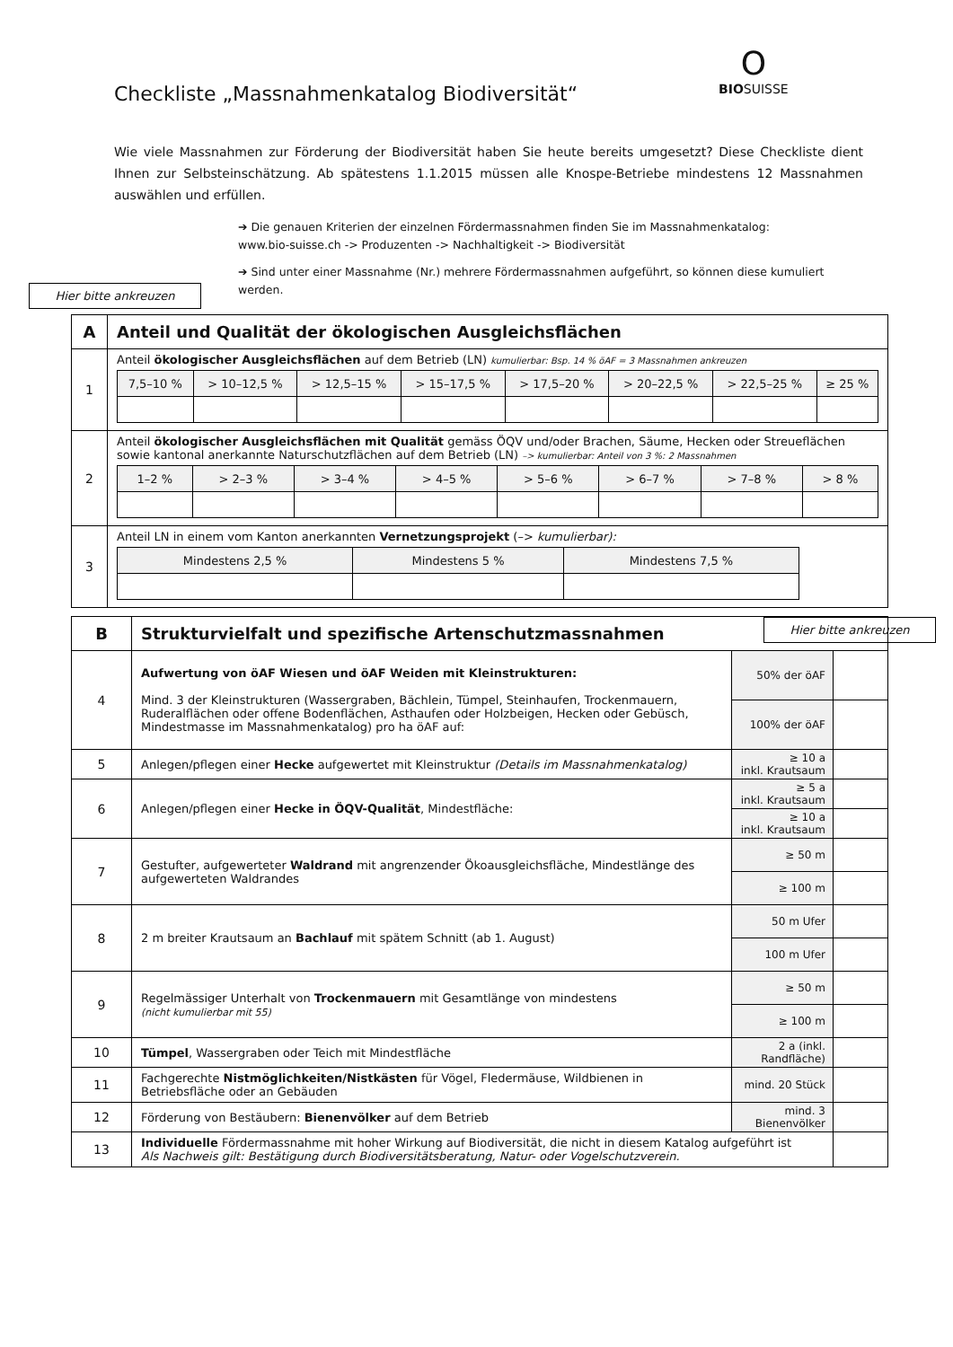O
BIOSUISSE
Checkliste „Massnahmenkatalog Biodiversität“
Wie viele Massnahmen zur Förderung der Biodiversität haben Sie heute bereits umgesetzt? Diese Checkliste dient Ihnen zur Selbsteinschätzung. Ab spätestens 1.1.2015 müssen alle Knospe-Betriebe mindestens 12 Massnahmen auswählen und erfüllen.
➔ Die genauen Kriterien der einzelnen Fördermassnahmen finden Sie im Massnahmenkatalog:
www.bio-suisse.ch -> Produzenten -> Nachhaltigkeit -> Biodiversität
➔ Sind unter einer Massnahme (Nr.) mehrere Fördermassnahmen aufgeführt, so können diese kumuliert werden.
Hier bitte ankreuzen
| A | Anteil und Qualität der ökologischen Ausgleichsflächen |
| 1 | Anteil ökologischer Ausgleichsflächen auf dem Betrieb (LN) kumulierbar: Bsp. 14 % öAF = 3 Massnahmen ankreuzen / 7,5–10 % / > 10–12,5 % / > 12,5–15 % / > 15–17,5 % / > 17,5–20 % / > 20–22,5 % / > 22,5–25 % / ≥ 25 % / |
| 2 | Anteil ökologischer Ausgleichsflächen mit Qualität gemäss ÖQV und/oder Brachen, Säume, Hecken oder Streueflächen sowie kantonal anerkannte Naturschutzflächen auf dem Betrieb (LN) –> kumulierbar: Anteil von 3 %: 2 Massnahmen / 1–2 % / > 2–3 % / > 3–4 % / > 4–5 % / > 5–6 % / > 6–7 % / > 7–8 % / > 8 % / |
| 3 | Anteil LN in einem vom Kanton anerkannten Vernetzungsprojekt (–> kumulierbar): / Mindestens 2,5 % / Mindestens 5 % / Mindestens 7,5 % / |
Hier bitte ankreuzen
| B | Strukturvielfalt und spezifische Artenschutzmassnahmen | | |
| 4 | Aufwertung von öAF Wiesen und öAF Weiden mit Kleinstrukturen: Mind. 3 der Kleinstrukturen (Wassergraben, Bächlein, Tümpel, Steinhaufen, Trockenmauern, Ruderalflächen oder offene Bodenflächen, Asthaufen oder Holzbeigen, Hecken oder Gebüsch, Mindestmasse im Massnahmenkatalog) pro ha öAF auf: | 50% der öAF | |
| | | 100% der öAF | |
| 5 | Anlegen/pflegen einer Hecke aufgewertet mit Kleinstruktur (Details im Massnahmenkatalog) | ≥ 10 a inkl. Krautsaum | |
| 6 | Anlegen/pflegen einer Hecke in ÖQV-Qualität , Mindestfläche: | ≥ 5 a inkl. Krautsaum | |
| | | ≥ 10 a inkl. Krautsaum | |
| 7 | Gestufter, aufgewerteter Waldrand mit angrenzender Ökoausgleichsfläche, Mindestlänge des aufgewerteten Waldrandes | ≥ 50 m | |
| | | ≥ 100 m | |
| 8 | 2 m breiter Krautsaum an Bachlauf mit spätem Schnitt (ab 1. August) | 50 m Ufer | |
| | | 100 m Ufer | |
| 9 | Regelmässiger Unterhalt von Trockenmauern mit Gesamtlänge von mindestens (nicht kumulierbar mit 55) | ≥ 50 m | |
| | | ≥ 100 m | |
| 10 | Tümpel , Wassergraben oder Teich mit Mindestfläche | 2 a (inkl. Randfläche) | |
| 11 | Fachgerechte Nistmöglichkeiten/Nistkästen für Vögel, Fledermäuse, Wildbienen in Betriebsfläche oder an Gebäuden | mind. 20 Stück | |
| 12 | Förderung von Bestäubern: Bienenvölker auf dem Betrieb | mind. 3 Bienenvölker | |
| 13 | Individuelle Fördermassnahme mit hoher Wirkung auf Biodiversität, die nicht in diesem Katalog aufgeführt ist Als Nachweis gilt: Bestätigung durch Biodiversitätsberatung, Natur- oder Vogelschutzverein. | | |